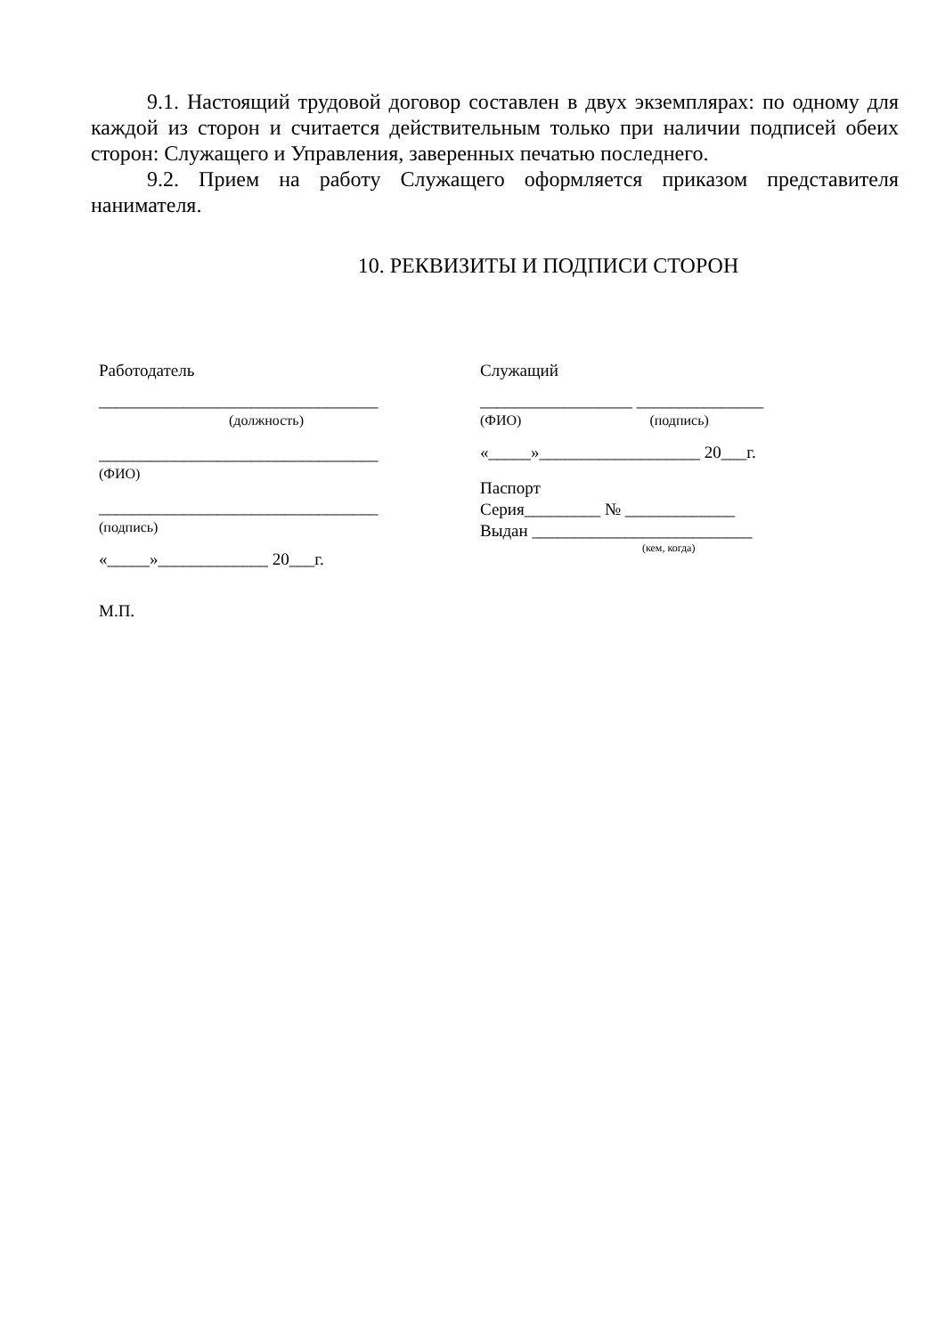9.1. Настоящий трудовой договор составлен в двух экземплярах: по одному для каждой из сторон и считается действительным только при наличии подписей обеих сторон: Служащего и Управления, заверенных печатью последнего.
9.2. Прием на работу Служащего оформляется приказом представителя нанимателя.
10. РЕКВИЗИТЫ И ПОДПИСИ СТОРОН
Работодатель
_________________________________
(должность)
_________________________________
(ФИО)
_________________________________
(подпись)
«_____»_____________ 20___г.
М.П.
Служащий
__________________ _______________
(ФИО) (подпись)
«_____»___________________ 20___г.
Паспорт
Серия_________ № _____________
Выдан __________________________
(кем, когда)